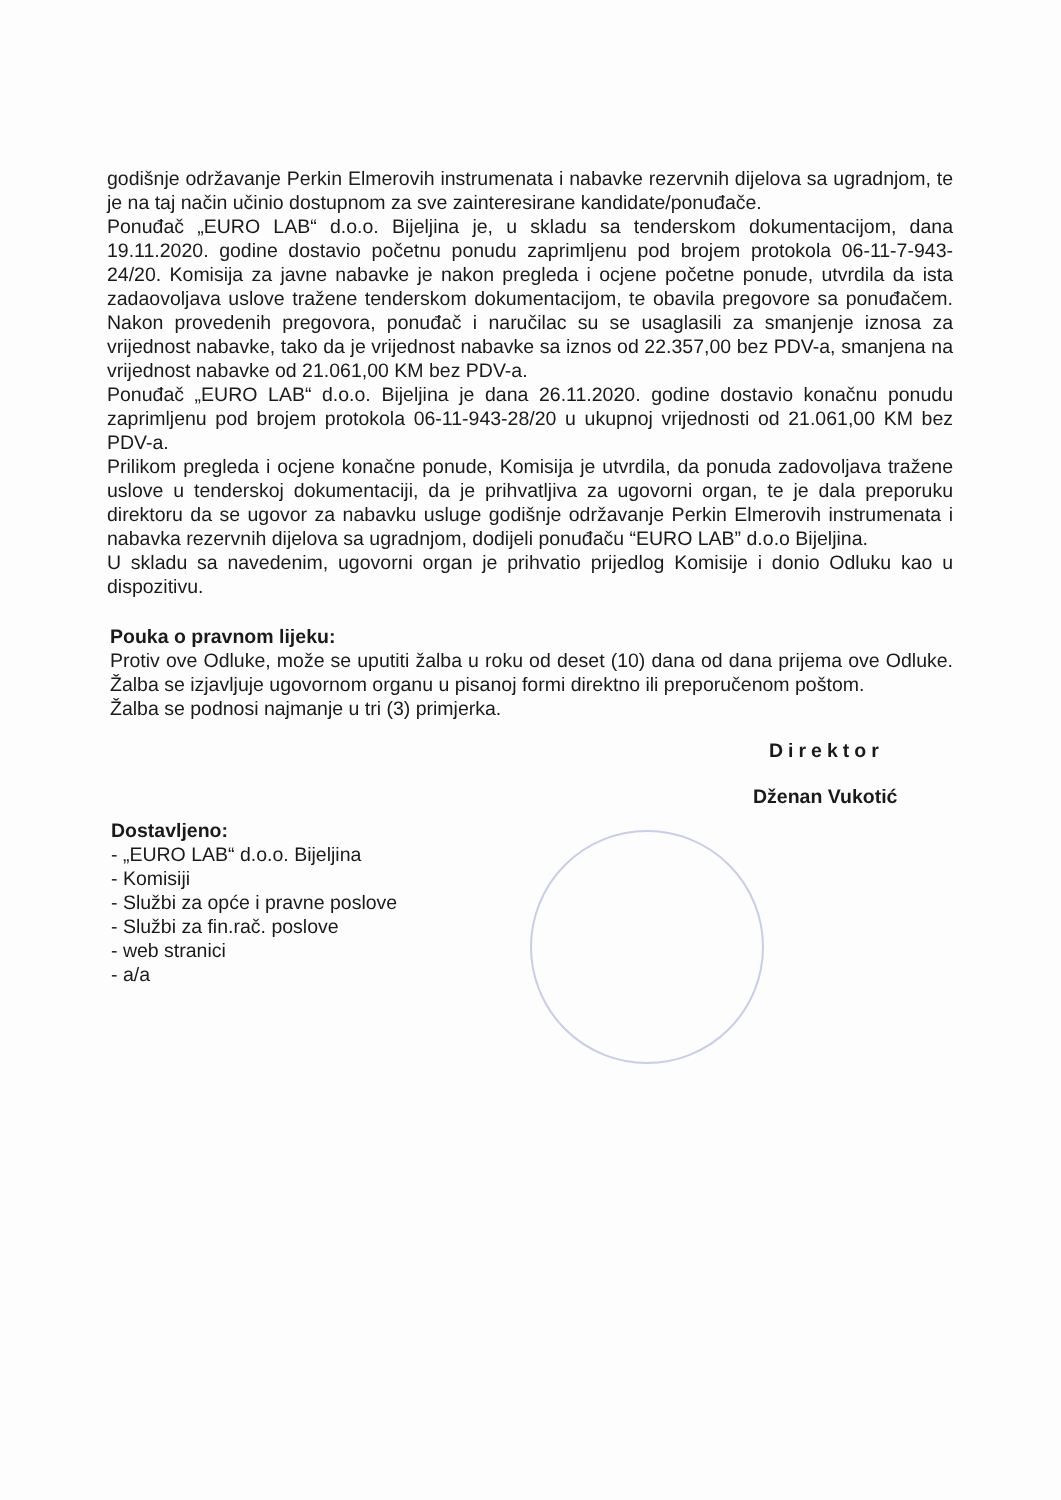godišnje održavanje Perkin Elmerovih instrumenata i nabavke rezervnih dijelova sa ugradnjom, te je na taj način učinio dostupnom za sve zainteresirane kandidate/ponuđače.
Ponuđač „EURO LAB“ d.o.o. Bijeljina je, u skladu sa tenderskom dokumentacijom, dana 19.11.2020. godine dostavio početnu ponudu zaprimljenu pod brojem protokola 06-11-7-943-24/20. Komisija za javne nabavke je nakon pregleda i ocjene početne ponude, utvrdila da ista zadaovoljava uslove tražene tenderskom dokumentacijom, te obavila pregovore sa ponuđačem. Nakon provedenih pregovora, ponuđač i naručilac su se usaglasili za smanjenje iznosa za vrijednost nabavke, tako da je vrijednost nabavke sa iznos od 22.357,00 bez PDV-a, smanjena na vrijednost nabavke od 21.061,00 KM bez PDV-a.
Ponuđač „EURO LAB“ d.o.o. Bijeljina je dana 26.11.2020. godine dostavio konačnu ponudu zaprimljenu pod brojem protokola 06-11-943-28/20 u ukupnoj vrijednosti od 21.061,00 KM bez PDV-a.
Prilikom pregleda i ocjene konačne ponude, Komisija je utvrdila, da ponuda zadovoljava tražene uslove u tenderskoj dokumentaciji, da je prihvatljiva za ugovorni organ, te je dala preporuku direktoru da se ugovor za nabavku usluge godišnje održavanje Perkin Elmerovih instrumenata i nabavka rezervnih dijelova sa ugradnjom, dodijeli ponuđaču “EURO LAB” d.o.o Bijeljina.
U skladu sa navedenim, ugovorni organ je prihvatio prijedlog Komisije i donio Odluku kao u dispozitivu.
Pouka o pravnom lijeku:
Protiv ove Odluke, može se uputiti žalba u roku od deset (10) dana od dana prijema ove Odluke. Žalba se izjavljuje ugovornom organu u pisanoj formi direktno ili preporučenom poštom.
Žalba se podnosi najmanje u tri (3) primjerka.
Direktor
Dženan Vukotić
Dostavljeno:
- „EURO LAB“ d.o.o. Bijeljina
- Komisiji
- Službi za opće i pravne poslove
- Službi za fin.rač. poslove
- web stranici
- a/a